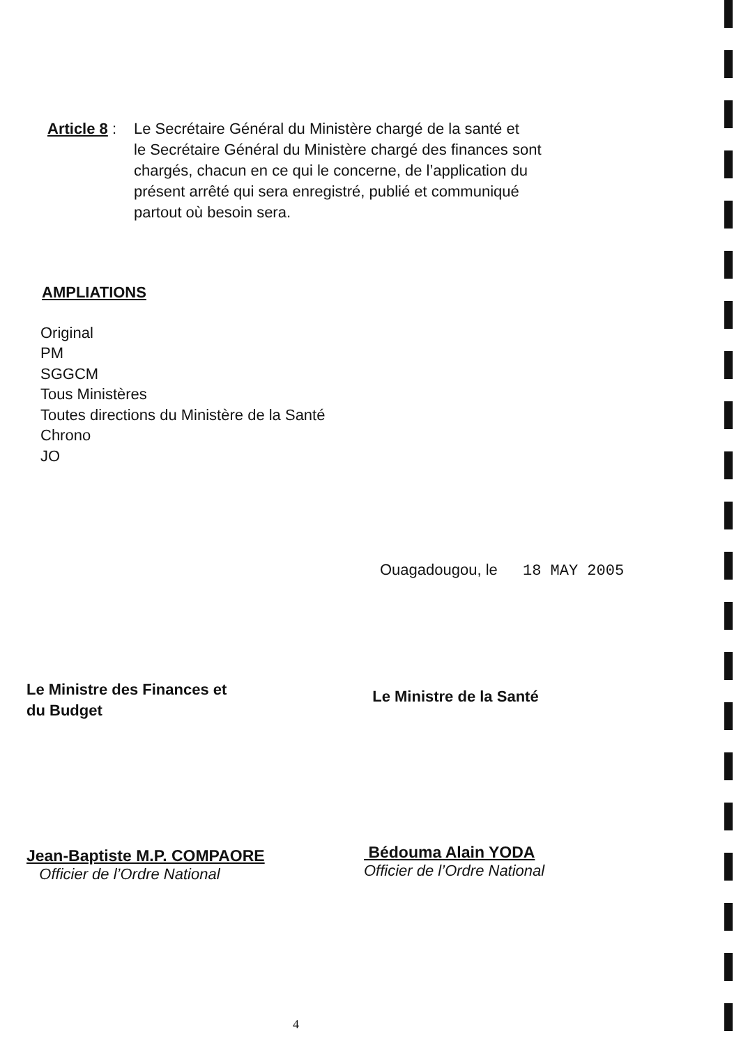Article 8 :
Le Secrétaire Général du Ministère chargé de la santé et
le Secrétaire Général du Ministère chargé des finances sont
chargés, chacun en ce qui le concerne, de l’application du
présent arrêté qui sera enregistré, publié et communiqué
partout où besoin sera.
AMPLIATIONS
Original
PM
SGGCM
Tous Ministères
Toutes directions du Ministère de la Santé
Chrono
JO
Ouagadougou, le 18 MAY 2005
Le Ministre des Finances et
du Budget
Jean-Baptiste M.P. COMPAORE
Officier de l’Ordre National
Le Ministre de la Santé
Bédouma Alain YODA
Officier de l’Ordre National
4